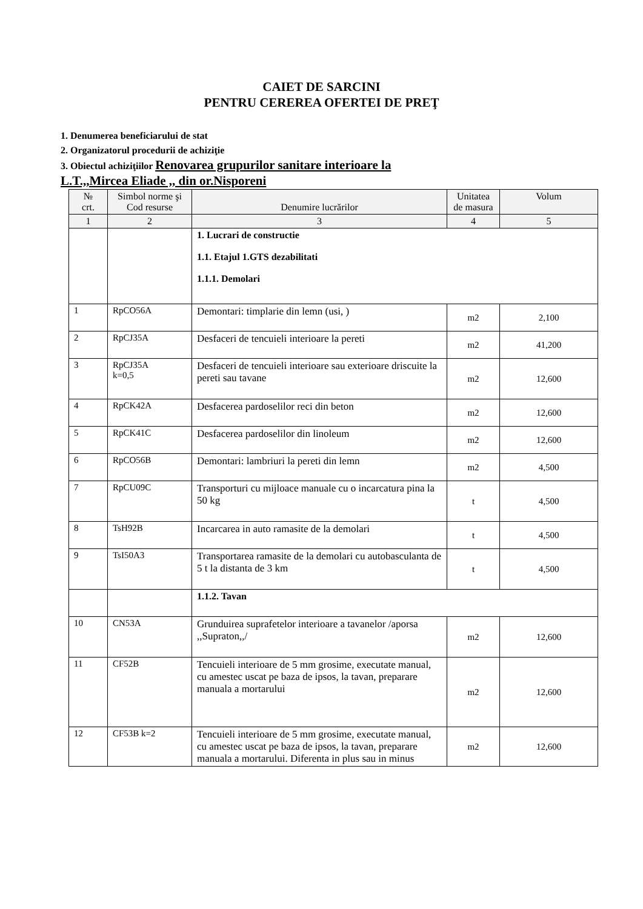CAIET DE SARCINI
PENTRU CEREREA OFERTEI DE PREŢ
1. Denumerea beneficiarului de stat
2. Organizatorul procedurii de achiziţie
3. Obiectul achiziţiilor Renovarea grupurilor sanitare interioare la
L.T.,,Mircea Eliade ,, din or.Nisporeni
| № crt. | Simbol norme şi Cod resurse | Denumire lucrărilor | Unitatea de masura | Volum |
| --- | --- | --- | --- | --- |
| 1 | 2 | 3 | 4 | 5 |
| | | 1. Lucrari de constructie 1.1. Etajul 1.GTS dezabilitati 1.1.1. Demolari | | |
| 1 | RpCO56A | Demontari: timplarie din lemn (usi, ) | m2 | 2,100 |
| 2 | RpCJ35A | Desfaceri de tencuieli interioare la pereti | m2 | 41,200 |
| 3 | RpCJ35A k=0,5 | Desfaceri de tencuieli interioare sau exterioare driscuite la pereti sau tavane | m2 | 12,600 |
| 4 | RpCK42A | Desfacerea pardoselilor reci din beton | m2 | 12,600 |
| 5 | RpCK41C | Desfacerea pardoselilor din linoleum | m2 | 12,600 |
| 6 | RpCO56B | Demontari: lambriuri la pereti din lemn | m2 | 4,500 |
| 7 | RpCU09C | Transporturi cu mijloace manuale cu o incarcatura pina la 50 kg | t | 4,500 |
| 8 | TsH92B | Incarcarea in auto ramasite de la demolari | t | 4,500 |
| 9 | TsI50A3 | Transportarea ramasite de la demolari cu autobasculanta de 5 t la distanta de 3 km | t | 4,500 |
| | | 1.1.2. Tavan | | |
| 10 | CN53A | Grunduirea suprafetelor interioare a tavanelor /aporsa ,,Supraton,,/ | m2 | 12,600 |
| 11 | CF52B | Tencuieli interioare de 5 mm grosime, executate manual, cu amestec uscat pe baza de ipsos, la tavan, preparare manuala a mortarului | m2 | 12,600 |
| 12 | CF53B k=2 | Tencuieli interioare de 5 mm grosime, executate manual, cu amestec uscat pe baza de ipsos, la tavan, preparare manuala a mortarului. Diferenta in plus sau in minus | m2 | 12,600 |